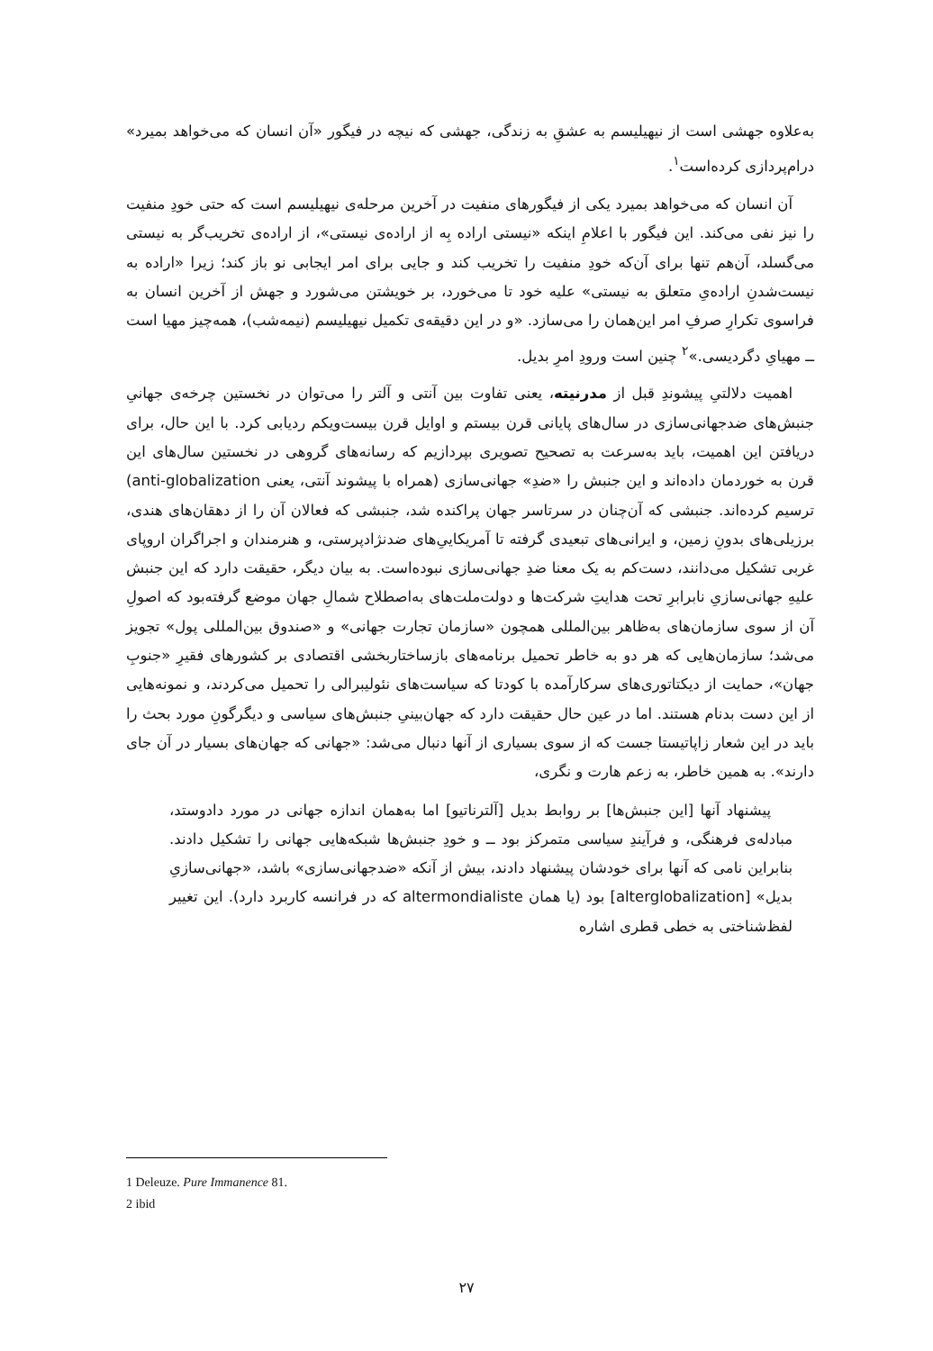به‌علاوه جهشی است از نیهیلیسم به عشقِ به زندگی، جهشی که نیچه در فیگور «آن انسان که می‌خواهد بمیرد» درام‌پردازی کرده‌است<sup>۱</sup>.
آن انسان که می‌خواهد بمیرد یکی از فیگورهای منفیت در آخرین مرحله‌ی نیهیلیسم است که حتی خودِ منفیت را نیز نفی می‌کند. این فیگور با اعلامِ اینکه «نیستی اراده بِه از اراده‌ی نیستی»، از اراده‌ی تخریب‌گر به نیستی می‌گسلد، آن‌هم تنها برای آن‌که خودِ منفیت را تخریب کند و جایی برای امر ایجابی نو باز کند؛ زیرا «اراده به نیست‌شدنِ اراده‌یِ متعلق به نیستی» علیه خود تا می‌خورد، بر خویشتن می‌شورد و جهش از آخرین انسان به فراسوی تکرارِ صرفِ امر این‌همان را می‌سازد. «و در این دقیقه‌ی تکمیل نیهیلیسم (نیمه‌شب)، همه‌چیز مهیا است ــ مهیایِ دگردیسی.»<sup>۲</sup> چنین است ورودِ امرِ بدیل.
اهمیت دلالتیِ پیشوندِ قبل از مدرنیته، یعنی تفاوت بین آنتی و آلتر را می‌توان در نخستین چرخه‌ی جهانیِ جنبش‌های ضدجهانی‌سازی در سال‌های پایانی قرن بیستم و اوایل قرن بیست‌ویکم ردیابی کرد. با این حال، برای دریافتن این اهمیت، باید به‌سرعت به تصحیح تصویری بپردازیم که رسانه‌های گروهی در نخستین سال‌های این قرن به خوردمان داده‌اند و این جنبش را «ضدِ» جهانی‌سازی (همراه با پیشوند آنتی، یعنی anti-globalization) ترسیم کرده‌اند. جنبشی که آن‌چنان در سرتاسر جهان پراکنده شد، جنبشی که فعالان آن را از دهقان‌های هندی، برزیلی‌های بدونِ زمین، و ایرانی‌های تبعیدی گرفته تا آمریکاییِ‌های ضدنژادپرستی، و هنرمندان و اجراگران اروپای غربی تشکیل می‌دانند، دست‌کم به یک معنا ضدِ جهانی‌سازی نبوده‌است. به بیان دیگر، حقیقت دارد که این جنبش علیهِ جهانی‌سازیِ نابرابرِ تحت هدایتِ شرکت‌ها و دولت‌ملت‌های به‌اصطلاح شمالِ جهان موضع گرفته‌بود که اصولِ آن از سوی سازمان‌های به‌ظاهر بین‌المللی همچون «سازمان تجارت جهانی» و «صندوق بین‌المللی پول» تجویز می‌شد؛ سازمان‌هایی که هر دو به خاطر تحمیل برنامه‌های بازساختاربخشی اقتصادی بر کشورهای فقیرِ «جنوبِ جهان»، حمایت از دیکتاتوری‌های سرکارآمده با کودتا که سیاست‌های نئولیبرالی را تحمیل می‌کردند، و نمونه‌هایی از این دست بدنام هستند. اما در عین حال حقیقت دارد که جهان‌بینیِ جنبش‌های سیاسی و دیگرگونِ مورد بحث را باید در این شعار زاپاتیستا جست که از سوی بسیاری از آنها دنبال می‌شد: «جهانی که جهان‌های بسیار در آن جای دارند». به همین خاطر، به زعم هارت و نگری،
پیشنهاد آنها [این جنبش‌ها] بر روابط بدیل [آلترناتیو] اما به‌همان اندازه جهانی در مورد دادوستد، مبادله‌ی فرهنگی، و فرآیندِ سیاسی متمرکز بود ــ و خودِ جنبش‌ها شبکه‌هایی جهانی را تشکیل دادند. بنابراین نامی که آنها برای خودشان پیشنهاد دادند، بیش از آنکه «ضدجهانی‌سازی» باشد، «جهانی‌سازیِ بدیل» [alterglobalization] بود (یا همان altermondialiste که در فرانسه کاربرد دارد). این تغییر لفظ‌شناختی به خطی قطری اشاره
1 Deleuze. Pure Immanence 81.
2 ibid
۲۷